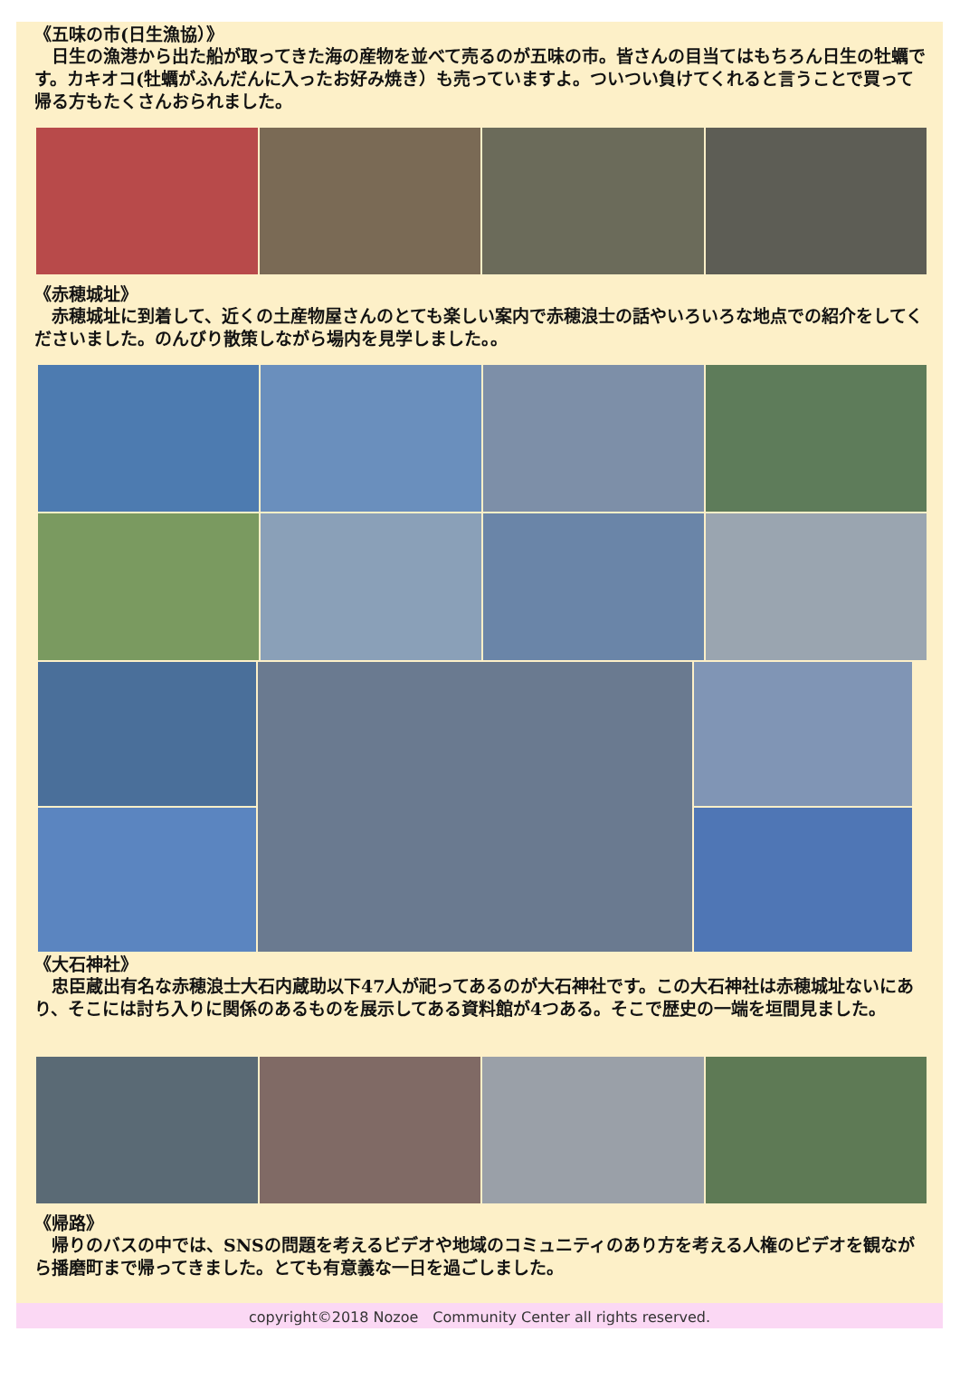《五味の市(日生漁協）》
　日生の漁港から出た船が取ってきた海の産物を並べて売るのが五味の市。皆さんの目当てはもちろん日生の牡蠣です。カキオコ(牡蠣がふんだんに入ったお好み焼き）も売っていますよ。ついつい負けてくれると言うことで買って帰る方もたくさんおられました。
《赤穂城址》
　赤穂城址に到着して、近くの土産物屋さんのとても楽しい案内で赤穂浪士の話やいろいろな地点での紹介をしてくださいました。のんびり散策しながら場内を見学しました。。
《大石神社》
　忠臣蔵出有名な赤穂浪士大石内蔵助以下47人が祀ってあるのが大石神社です。この大石神社は赤穂城址ないにあり、そこには討ち入りに関係のあるものを展示してある資料館が4つある。そこで歴史の一端を垣間見ました。
《帰路》
　帰りのバスの中では、SNSの問題を考えるビデオや地域のコミュニティのあり方を考える人権のビデオを観ながら播磨町まで帰ってきました。とても有意義な一日を過ごしました。
copyright©2018 Nozoe　Community Center all rights reserved.